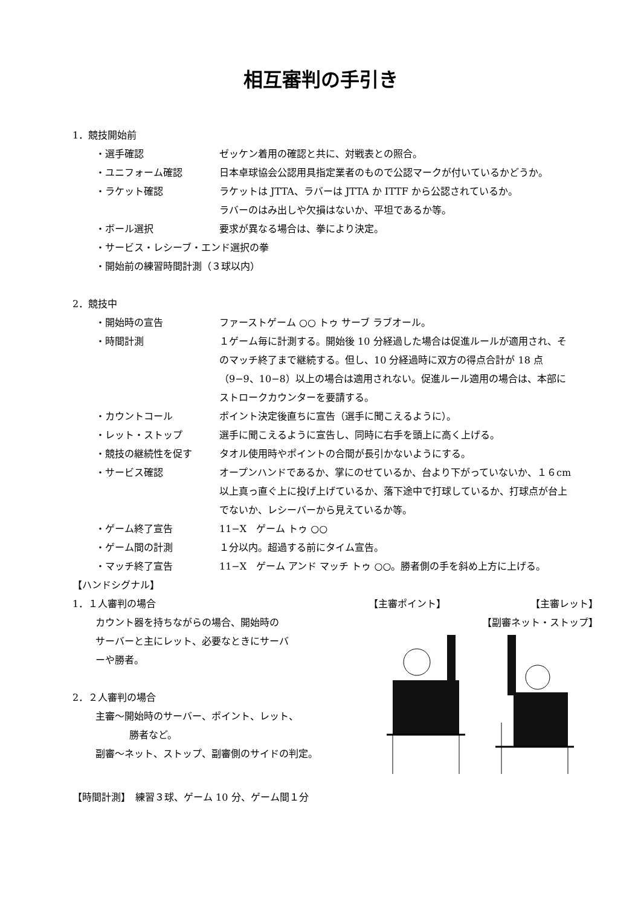相互審判の手引き
1．競技開始前
・選手確認 ゼッケン着用の確認と共に、対戦表との照合。
・ユニフォーム確認 日本卓球協会公認用具指定業者のもので公認マークが付いているかどうか。
・ラケット確認 ラケットは JTTA、ラバーは JTTA か ITTF から公認されているか。
ラバーのはみ出しや欠損はないか、平坦であるか等。
・ボール選択 要求が異なる場合は、拳により決定。
・サービス・レシーブ・エンド選択の拳
・開始前の練習時間計測（３球以内）
2．競技中
・開始時の宣告 ファーストゲーム ○○ トゥ サーブ ラブオール。
・時間計測 １ゲーム毎に計測する。開始後 10 分経過した場合は促進ルールが適用され、そのマッチ終了まで継続する。但し、10 分経過時に双方の得点合計が 18 点（9−9、10−8）以上の場合は適用されない。促進ルール適用の場合は、本部にストロークカウンターを要請する。
・カウントコール ポイント決定後直ちに宣告（選手に聞こえるように）。
・レット・ストップ 選手に聞こえるように宣告し、同時に右手を頭上に高く上げる。
・競技の継続性を促す タオル使用時やポイントの合間が長引かないようにする。
・サービス確認 オープンハンドであるか、掌にのせているか、台より下がっていないか、１６cm 以上真っ直ぐ上に投げ上げているか、落下途中で打球しているか、打球点が台上でないか、レシーバーから見えているか等。
・ゲーム終了宣告 11−X　ゲーム トゥ ○○
・ゲーム間の計測 １分以内。超過する前にタイム宣告。
・マッチ終了宣告 11−X　ゲーム アンド マッチ トゥ ○○。勝者側の手を斜め上方に上げる。
【ハンドシグナル】
1．１人審判の場合
カウント器を持ちながらの場合、開始時の
サーバーと主にレット、必要なときにサーバ
ーや勝者。
2．２人審判の場合
主審～開始時のサーバー、ポイント、レット、
勝者など。
副審～ネット、ストップ、副審側のサイドの判定。
【主審ポイント】 【主審レット】
【副審ネット・ストップ】
【時間計測】　練習３球、ゲーム 10 分、ゲーム間１分